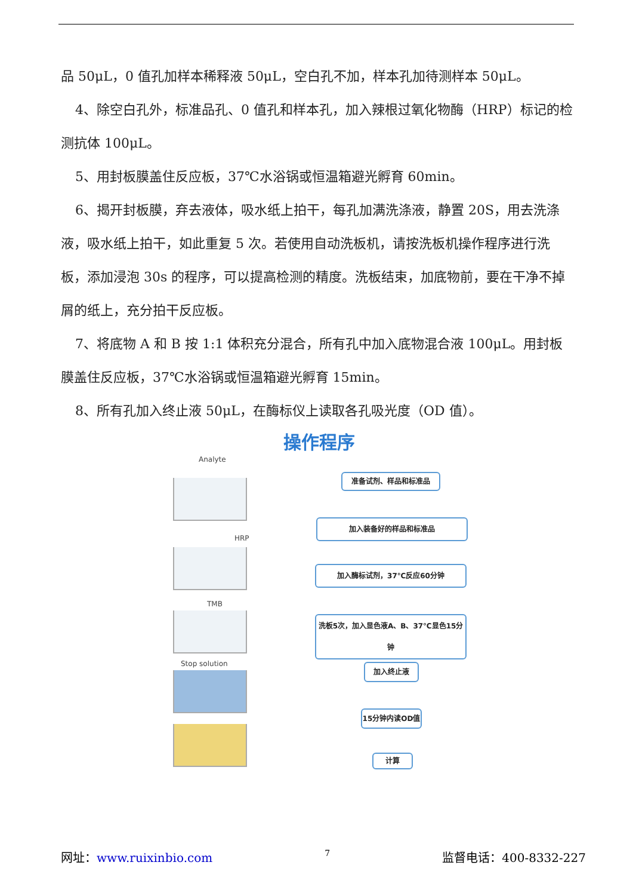品 50μL，0 值孔加样本稀释液 50μL，空白孔不加，样本孔加待测样本 50μL。
4、除空白孔外，标准品孔、0 值孔和样本孔，加入辣根过氧化物酶（HRP）标记的检测抗体 100μL。
5、用封板膜盖住反应板，37℃水浴锅或恒温箱避光孵育 60min。
6、揭开封板膜，弃去液体，吸水纸上拍干，每孔加满洗涤液，静置 20S，用去洗涤液，吸水纸上拍干，如此重复 5 次。若使用自动洗板机，请按洗板机操作程序进行洗板，添加浸泡 30s 的程序，可以提高检测的精度。洗板结束，加底物前，要在干净不掉屑的纸上，充分拍干反应板。
7、将底物 A 和 B 按 1:1 体积充分混合，所有孔中加入底物混合液 100μL。用封板膜盖住反应板，37℃水浴锅或恒温箱避光孵育 15min。
8、所有孔加入终止液 50μL，在酶标仪上读取各孔吸光度（OD 值）。
操作程序
Analyte
HRP
TMB
Stop solution
准备试剂、样品和标准品
加入装备好的样品和标准品
加入酶标试剂，37℃反应60分钟
洗板5次，加入显色液A、B、37℃显色15分钟
加入终止液
15分钟内读OD值
计算
网址：www.ruixinbio.com 7 监督电话：400-8332-227